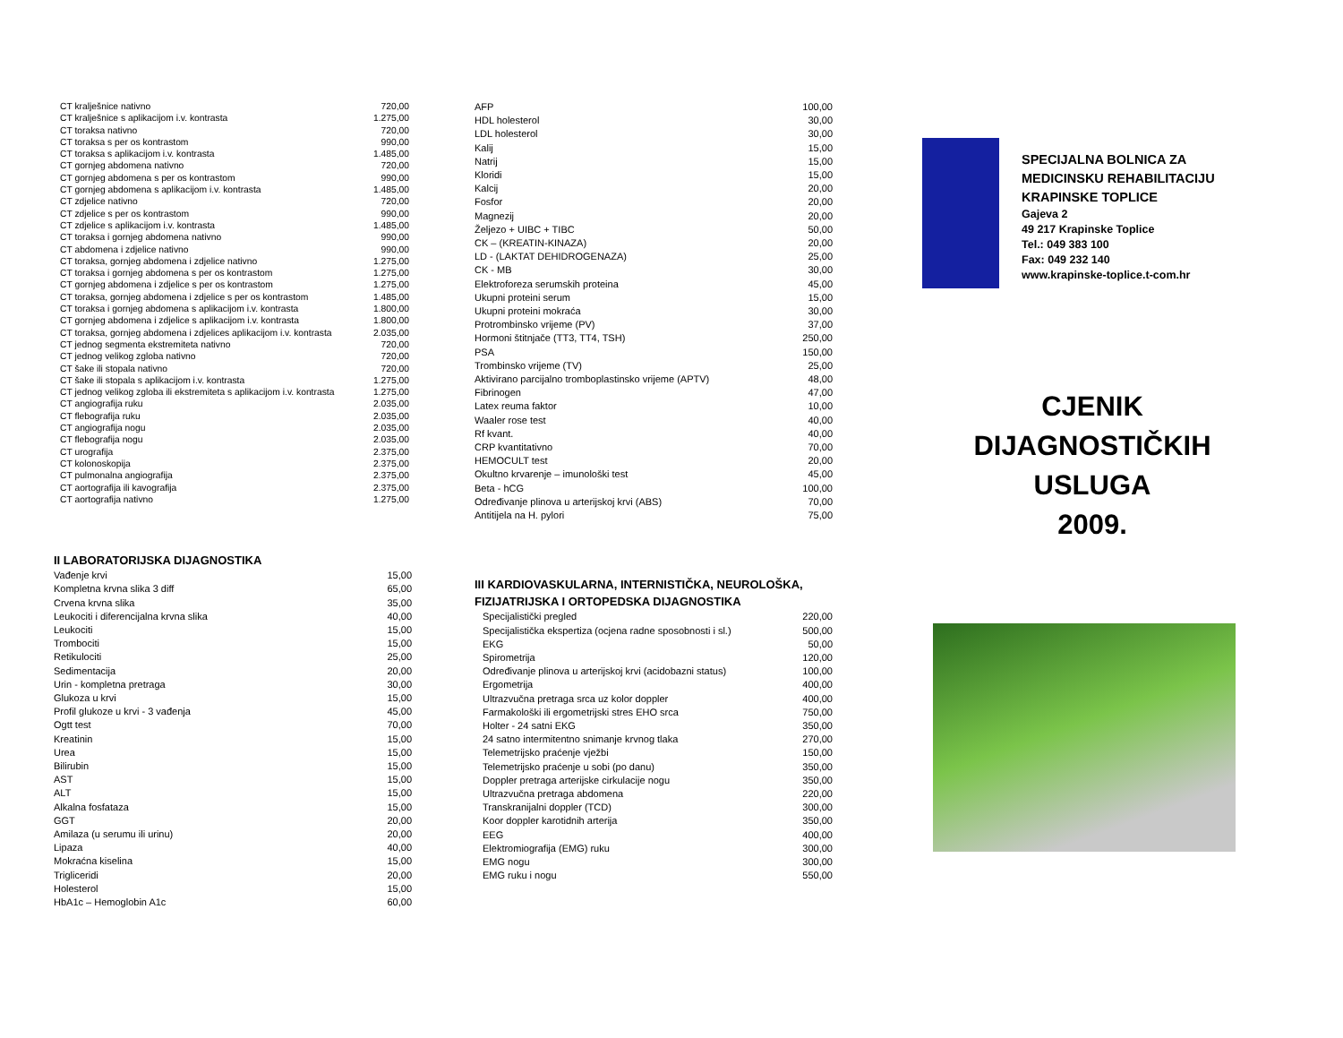| CT kralješnice nativno | 720,00 |
| CT kralješnice s aplikacijom i.v. kontrasta | 1.275,00 |
| CT toraksa nativno | 720,00 |
| CT toraksa s per os kontrastom | 990,00 |
| CT toraksa s aplikacijom i.v. kontrasta | 1.485,00 |
| CT gornjeg abdomena nativno | 720,00 |
| CT gornjeg abdomena s per os kontrastom | 990,00 |
| CT gornjeg abdomena s aplikacijom i.v. kontrasta | 1.485,00 |
| CT zdjelice nativno | 720,00 |
| CT zdjelice s per os kontrastom | 990,00 |
| CT zdjelice s aplikacijom i.v. kontrasta | 1.485,00 |
| CT toraksa i gornjeg abdomena nativno | 990,00 |
| CT abdomena i zdjelice nativno | 990,00 |
| CT toraksa, gornjeg abdomena i zdjelice nativno | 1.275,00 |
| CT toraksa i gornjeg abdomena s per os kontrastom | 1.275,00 |
| CT gornjeg abdomena i zdjelice s per os kontrastom | 1.275,00 |
| CT toraksa, gornjeg abdomena i zdjelice s per os kontrastom | 1.485,00 |
| CT toraksa i gornjeg abdomena s aplikacijom i.v. kontrasta | 1.800,00 |
| CT gornjeg abdomena i zdjelice s aplikacijom i.v. kontrasta | 1.800,00 |
| CT toraksa, gornjeg abdomena i zdjelices aplikacijom i.v. kontrasta | 2.035,00 |
| CT jednog segmenta ekstremiteta nativno | 720,00 |
| CT jednog velikog zgloba nativno | 720,00 |
| CT šake ili stopala nativno | 720,00 |
| CT šake ili stopala s aplikacijom i.v. kontrasta | 1.275,00 |
| CT jednog velikog zgloba ili ekstremiteta s aplikacijom i.v. kontrasta | 1.275,00 |
| CT angiografija ruku | 2.035,00 |
| CT flebografija ruku | 2.035,00 |
| CT angiografija nogu | 2.035,00 |
| CT flebografija nogu | 2.035,00 |
| CT urografija | 2.375,00 |
| CT kolonoskopija | 2.375,00 |
| CT pulmonalna angiografija | 2.375,00 |
| CT aortografija ili kavografija | 2.375,00 |
| CT aortografija nativno | 1.275,00 |
II LABORATORIJSKA DIJAGNOSTIKA
| Vađenje krvi | 15,00 |
| Kompletna krvna slika 3 diff | 65,00 |
| Crvena krvna slika | 35,00 |
| Leukociti i diferencijalna krvna slika | 40,00 |
| Leukociti | 15,00 |
| Trombociti | 15,00 |
| Retikulociti | 25,00 |
| Sedimentacija | 20,00 |
| Urin - kompletna pretraga | 30,00 |
| Glukoza u krvi | 15,00 |
| Profil glukoze u krvi - 3 vađenja | 45,00 |
| Ogtt test | 70,00 |
| Kreatinin | 15,00 |
| Urea | 15,00 |
| Bilirubin | 15,00 |
| AST | 15,00 |
| ALT | 15,00 |
| Alkalna fosfataza | 15,00 |
| GGT | 20,00 |
| Amilaza (u serumu ili urinu) | 20,00 |
| Lipaza | 40,00 |
| Mokraćna kiselina | 15,00 |
| Trigliceridi | 20,00 |
| Holesterol | 15,00 |
| HbA1c – Hemoglobin A1c | 60,00 |
| AFP | 100,00 |
| HDL holesterol | 30,00 |
| LDL holesterol | 30,00 |
| Kalij | 15,00 |
| Natrij | 15,00 |
| Kloridi | 15,00 |
| Kalcij | 20,00 |
| Fosfor | 20,00 |
| Magnezij | 20,00 |
| Željezo + UIBC + TIBC | 50,00 |
| CK – (KREATIN-KINAZA) | 20,00 |
| LD - (LAKTAT DEHIDROGENAZA) | 25,00 |
| CK - MB | 30,00 |
| Elektroforeza serumskih proteina | 45,00 |
| Ukupni proteini serum | 15,00 |
| Ukupni proteini mokraća | 30,00 |
| Protrombinsko vrijeme (PV) | 37,00 |
| Hormoni štitnjače (TT3, TT4, TSH) | 250,00 |
| PSA | 150,00 |
| Trombinsko vrijeme (TV) | 25,00 |
| Aktivirano parcijalno tromboplastinsko vrijeme (APTV) | 48,00 |
| Fibrinogen | 47,00 |
| Latex reuma faktor | 10,00 |
| Waaler rose test | 40,00 |
| Rf kvant. | 40,00 |
| CRP kvantitativno | 70,00 |
| HEMOCULT test | 20,00 |
| Okultno krvarenje – imunološki test | 45,00 |
| Beta - hCG | 100,00 |
| Određivanje plinova u arterijskoj krvi (ABS) | 70,00 |
| Antitijela na H. pylori | 75,00 |
III KARDIOVASKULARNA, INTERNISTIČKA, NEUROLOŠKA, FIZIJATRIJSKA I ORTOPEDSKA DIJAGNOSTIKA
| Specijalistički pregled | 220,00 |
| Specijalistička ekspertiza (ocjena radne sposobnosti i sl.) | 500,00 |
| EKG | 50,00 |
| Spirometrija | 120,00 |
| Određivanje plinova u arterijskoj krvi (acidobazni status) | 100,00 |
| Ergometrija | 400,00 |
| Ultrazvučna pretraga srca uz kolor doppler | 400,00 |
| Farmakološki ili ergometrijski stres EHO srca | 750,00 |
| Holter - 24 satni EKG | 350,00 |
| 24 satno intermitentno snimanje krvnog tlaka | 270,00 |
| Telemetrijsko praćenje vježbi | 150,00 |
| Telemetrijsko praćenje u sobi (po danu) | 350,00 |
| Doppler pretraga arterijske cirkulacije nogu | 350,00 |
| Ultrazvučna pretraga abdomena | 220,00 |
| Transkranijalni doppler (TCD) | 300,00 |
| Koor doppler karotidnih arterija | 350,00 |
| EEG | 400,00 |
| Elektromiografija (EMG) ruku | 300,00 |
| EMG nogu | 300,00 |
| EMG ruku i nogu | 550,00 |
SPECIJALNA BOLNICA ZA
MEDICINSKU REHABILITACIJU
KRAPINSKE TOPLICE
Gajeva 2
49 217 Krapinske Toplice
Tel.: 049 383 100
Fax: 049 232 140
www.krapinske-toplice.t-com.hr
CJENIK
DIJAGNOSTIČKIH
USLUGA
2009.